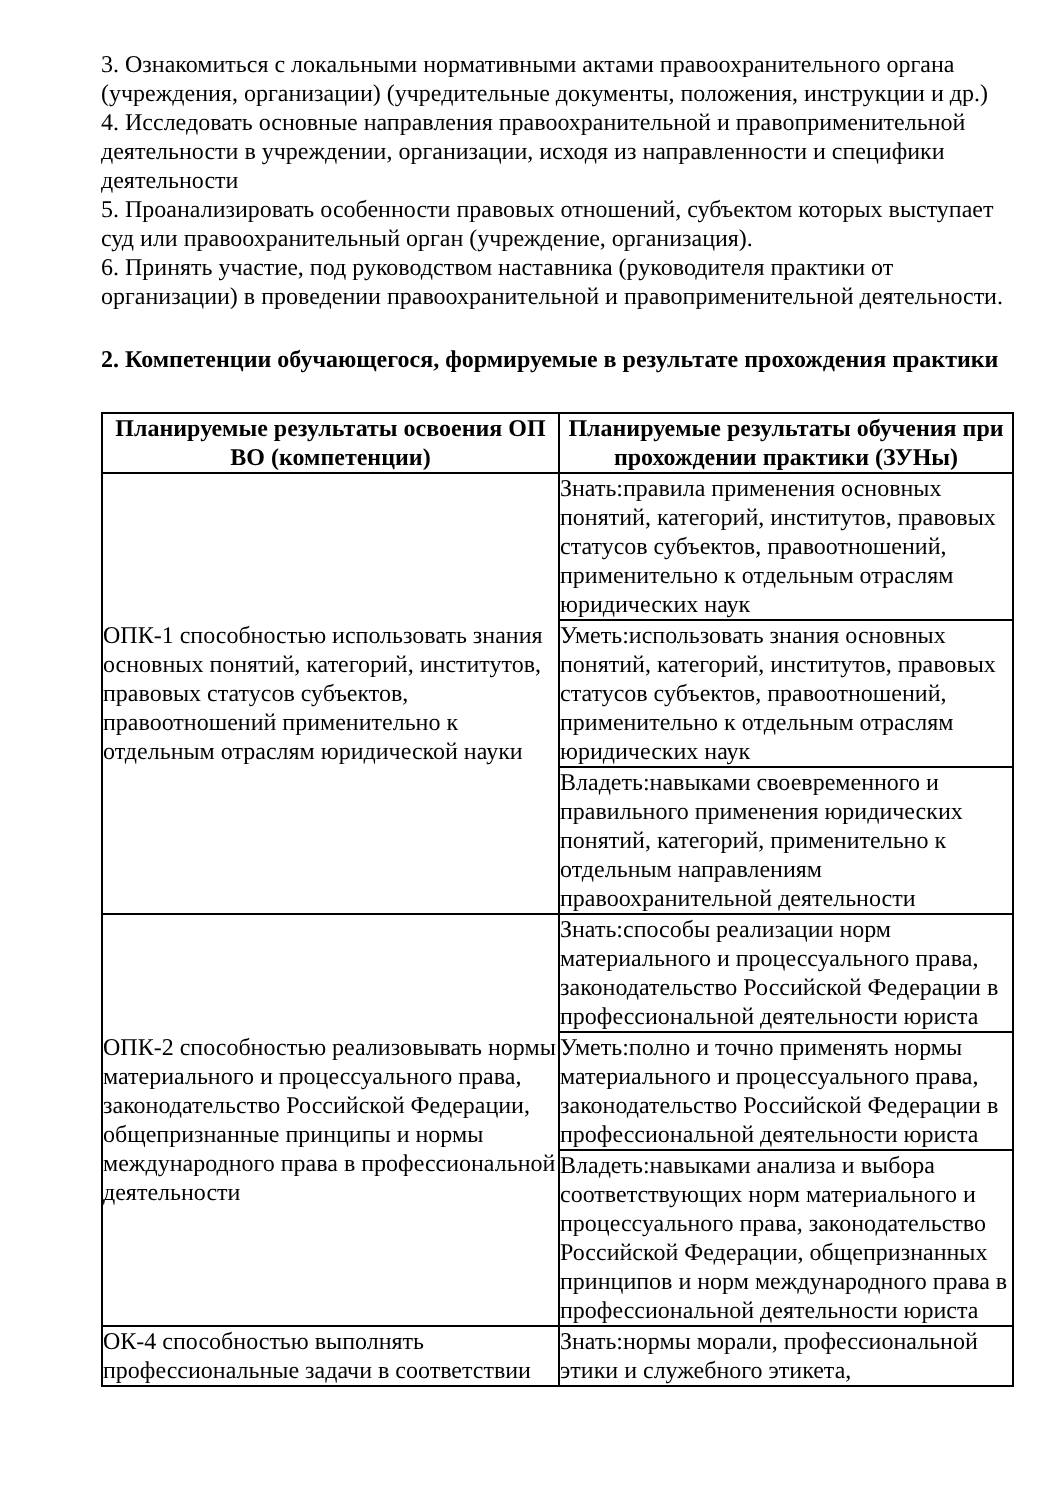3. Ознакомиться с локальными нормативными актами правоохранительного органа (учреждения, организации) (учредительные документы, положения, инструкции и др.)
4. Исследовать основные направления правоохранительной и правоприменительной деятельности в учреждении, организации, исходя из направленности и специфики деятельности
5. Проанализировать особенности правовых отношений, субъектом которых выступает суд или правоохранительный орган (учреждение, организация).
6. Принять участие, под руководством наставника (руководителя практики от организации) в проведении правоохранительной и правоприменительной деятельности.
2. Компетенции обучающегося, формируемые в результате прохождения практики
| Планируемые результаты освоения ОП ВО (компетенции) | Планируемые результаты обучения при прохождении практики (ЗУНы) |
| --- | --- |
| ОПК-1 способностью использовать знания основных понятий, категорий, институтов, правовых статусов субъектов, правоотношений применительно к отдельным отраслям юридической науки | Знать:правила применения основных понятий, категорий, институтов, правовых статусов субъектов, правоотношений, применительно к отдельным отраслям юридических наук |
| | Уметь:использовать знания основных понятий, категорий, институтов, правовых статусов субъектов, правоотношений, применительно к отдельным отраслям юридических наук |
| | Владеть:навыками своевременного и правильного применения юридических понятий, категорий, применительно к отдельным направлениям правоохранительной деятельности |
| ОПК-2 способностью реализовывать нормы материального и процессуального права, законодательство Российской Федерации, общепризнанные принципы и нормы международного права в профессиональной деятельности | Знать:способы реализации норм материального и процессуального права, законодательство Российской Федерации в профессиональной деятельности юриста |
| | Уметь:полно и точно применять нормы материального и процессуального права, законодательство Российской Федерации в профессиональной деятельности юриста |
| | Владеть:навыками анализа и выбора соответствующих норм материального и процессуального права, законодательство Российской Федерации, общепризнанных принципов и норм международного права в профессиональной деятельности юриста |
| ОК-4 способностью выполнять профессиональные задачи в соответствии | Знать:нормы морали, профессиональной этики и служебного этикета, |